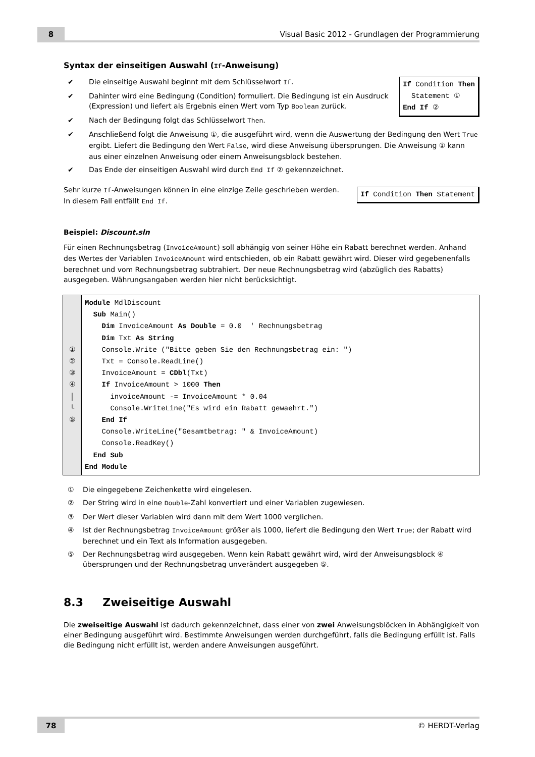8
Visual Basic 2012 - Grundlagen der Programmierung
Syntax der einseitigen Auswahl (If-Anweisung)
If Condition Then
  Statement ①
End If ②
✔ Die einseitige Auswahl beginnt mit dem Schlüsselwort If.
✔ Dahinter wird eine Bedingung (Condition) formuliert. Die Bedingung ist ein Ausdruck (Expression) und liefert als Ergebnis einen Wert vom Typ Boolean zurück.
✔ Nach der Bedingung folgt das Schlüsselwort Then.
✔ Anschließend folgt die Anweisung ①, die ausgeführt wird, wenn die Auswertung der Bedingung den Wert True ergibt. Liefert die Bedingung den Wert False, wird diese Anweisung übersprungen. Die Anweisung ① kann aus einer einzelnen Anweisung oder einem Anweisungsblock bestehen.
✔ Das Ende der einseitigen Auswahl wird durch End If ② gekennzeichnet.
If Condition Then Statement
Sehr kurze If-Anweisungen können in eine einzige Zeile geschrieben werden. In diesem Fall entfällt End If.
Beispiel: Discount.sln
Für einen Rechnungsbetrag (InvoiceAmount) soll abhängig von seiner Höhe ein Rabatt berechnet werden. Anhand des Wertes der Variablen InvoiceAmount wird entschieden, ob ein Rabatt gewährt wird. Dieser wird gegebenenfalls berechnet und vom Rechnungsbetrag subtrahiert. Der neue Rechnungsbetrag wird (abzüglich des Rabatts) ausgegeben. Währungsangaben werden hier nicht berücksichtigt.
①
②
③
④
│
└
⑤
Module MdlDiscount
  Sub Main()
    Dim InvoiceAmount As Double = 0.0  ' Rechnungsbetrag
    Dim Txt As String
    Console.Write ("Bitte geben Sie den Rechnungsbetrag ein: ")
    Txt = Console.ReadLine()
    InvoiceAmount = CDbl(Txt)
    If InvoiceAmount > 1000 Then
      invoiceAmount -= InvoiceAmount * 0.04
      Console.WriteLine("Es wird ein Rabatt gewaehrt.")
    End If
    Console.WriteLine("Gesamtbetrag: " & InvoiceAmount)
    Console.ReadKey()
  End Sub
End Module
① Die eingegebene Zeichenkette wird eingelesen.
② Der String wird in eine Double-Zahl konvertiert und einer Variablen zugewiesen.
③ Der Wert dieser Variablen wird dann mit dem Wert 1000 verglichen.
④ Ist der Rechnungsbetrag InvoiceAmount größer als 1000, liefert die Bedingung den Wert True; der Rabatt wird berechnet und ein Text als Information ausgegeben.
⑤ Der Rechnungsbetrag wird ausgegeben. Wenn kein Rabatt gewährt wird, wird der Anweisungsblock ④ übersprungen und der Rechnungsbetrag unverändert ausgegeben ⑤.
8.3 Zweiseitige Auswahl
Die zweiseitige Auswahl ist dadurch gekennzeichnet, dass einer von zwei Anweisungsblöcken in Abhängigkeit von einer Bedingung ausgeführt wird. Bestimmte Anweisungen werden durchgeführt, falls die Bedingung erfüllt ist. Falls die Bedingung nicht erfüllt ist, werden andere Anweisungen ausgeführt.
78
© HERDT-Verlag